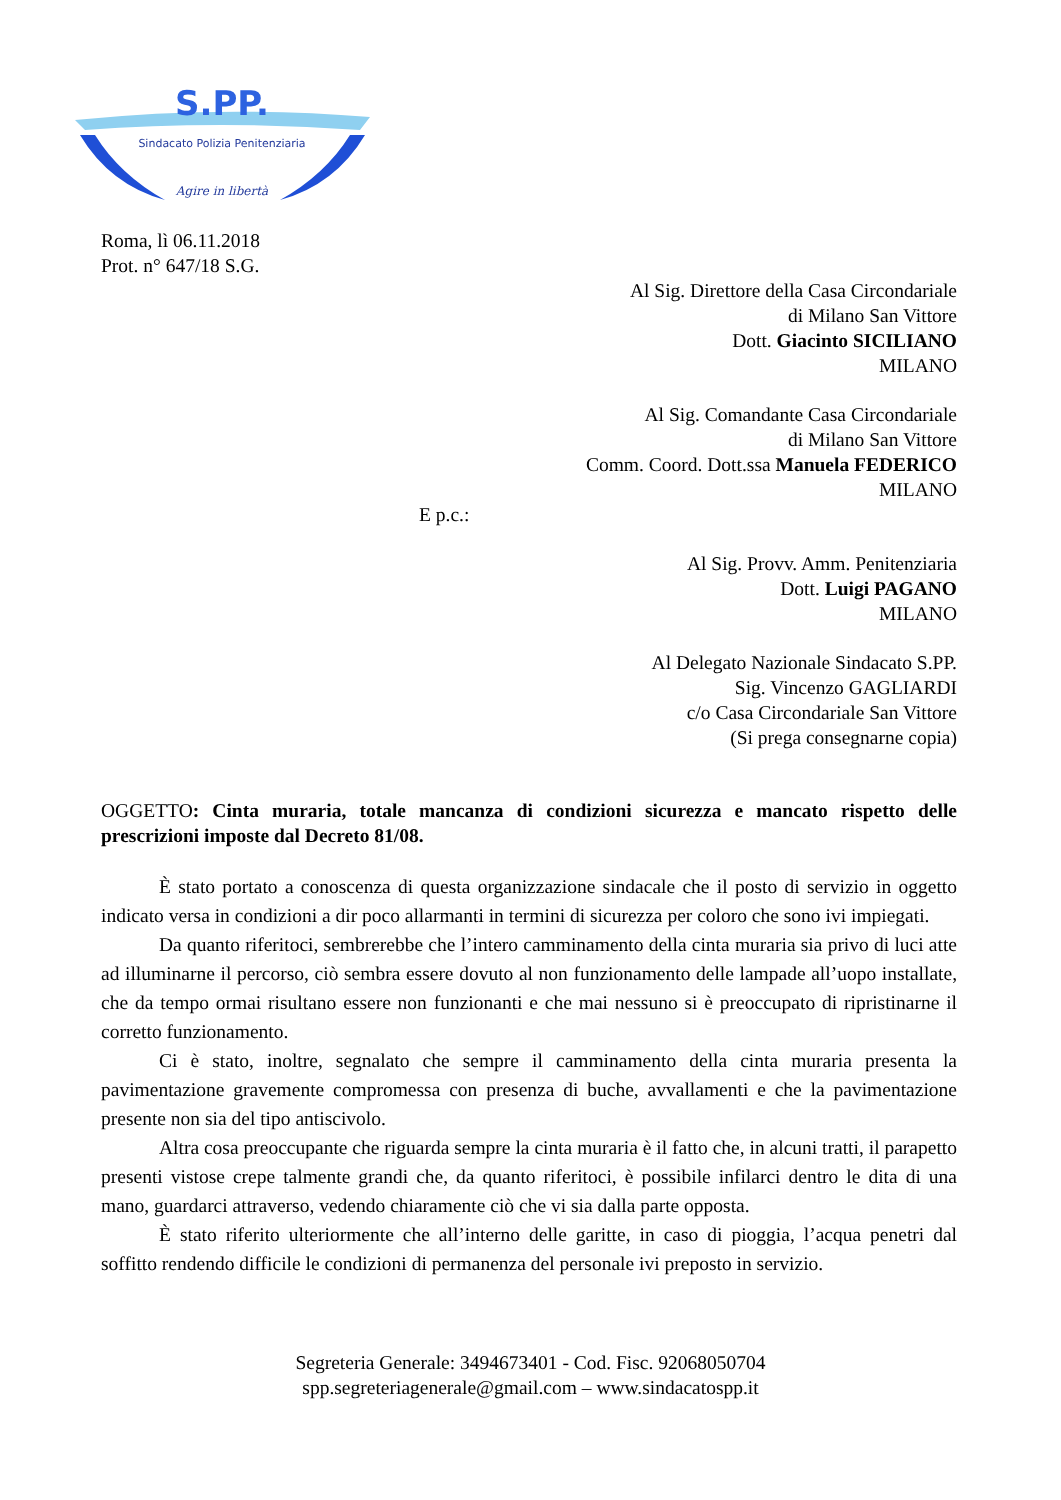S.PP.
Sindacato Polizia Penitenziaria
Agire in libertà
Roma, lì 06.11.2018
Prot. n° 647/18 S.G.
Al Sig. Direttore della Casa Circondariale
di Milano San Vittore
Dott. Giacinto SICILIANO
MILANO
Al Sig. Comandante Casa Circondariale
di Milano San Vittore
Comm. Coord. Dott.ssa Manuela FEDERICO
MILANO
E p.c.:
Al Sig. Provv. Amm. Penitenziaria
Dott. Luigi PAGANO
MILANO
Al Delegato Nazionale Sindacato S.PP.
Sig. Vincenzo GAGLIARDI
c/o Casa Circondariale San Vittore
(Si prega consegnarne copia)
OGGETTO: Cinta muraria, totale mancanza di condizioni sicurezza e mancato rispetto delle prescrizioni imposte dal Decreto 81/08.
È stato portato a conoscenza di questa organizzazione sindacale che il posto di servizio in oggetto indicato versa in condizioni a dir poco allarmanti in termini di sicurezza per coloro che sono ivi impiegati.
Da quanto riferitoci, sembrerebbe che l’intero camminamento della cinta muraria sia privo di luci atte ad illuminarne il percorso, ciò sembra essere dovuto al non funzionamento delle lampade all’uopo installate, che da tempo ormai risultano essere non funzionanti e che mai nessuno si è preoccupato di ripristinarne il corretto funzionamento.
Ci è stato, inoltre, segnalato che sempre il camminamento della cinta muraria presenta la pavimentazione gravemente compromessa con presenza di buche, avvallamenti e che la pavimentazione presente non sia del tipo antiscivolo.
Altra cosa preoccupante che riguarda sempre la cinta muraria è il fatto che, in alcuni tratti, il parapetto presenti vistose crepe talmente grandi che, da quanto riferitoci, è possibile infilarci dentro le dita di una mano, guardarci attraverso, vedendo chiaramente ciò che vi sia dalla parte opposta.
È stato riferito ulteriormente che all’interno delle garitte, in caso di pioggia, l’acqua penetri dal soffitto rendendo difficile le condizioni di permanenza del personale ivi preposto in servizio.
Segreteria Generale: 3494673401 - Cod. Fisc. 92068050704
spp.segreteriagenerale@gmail.com – www.sindacatospp.it